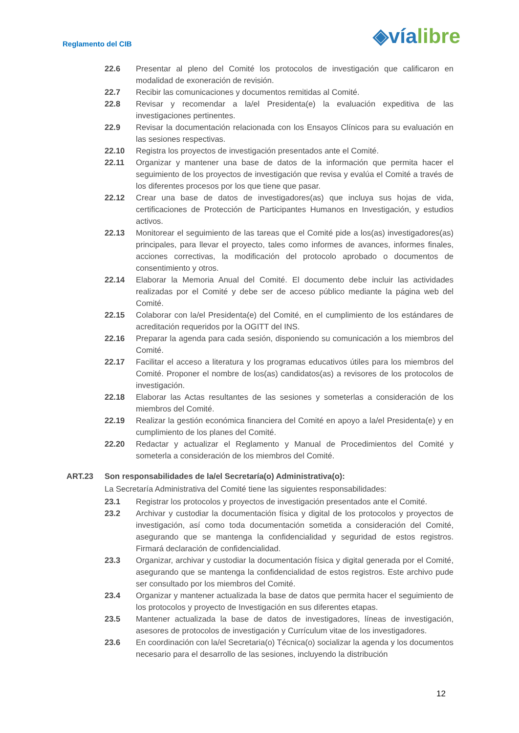Reglamento del CIB
◈víalibre
22.6 Presentar al pleno del Comité los protocolos de investigación que calificaron en modalidad de exoneración de revisión.
22.7 Recibir las comunicaciones y documentos remitidas al Comité.
22.8 Revisar y recomendar a la/el Presidenta(e) la evaluación expeditiva de las investigaciones pertinentes.
22.9 Revisar la documentación relacionada con los Ensayos Clínicos para su evaluación en las sesiones respectivas.
22.10 Registra los proyectos de investigación presentados ante el Comité.
22.11 Organizar y mantener una base de datos de la información que permita hacer el seguimiento de los proyectos de investigación que revisa y evalúa el Comité a través de los diferentes procesos por los que tiene que pasar.
22.12 Crear una base de datos de investigadores(as) que incluya sus hojas de vida, certificaciones de Protección de Participantes Humanos en Investigación, y estudios activos.
22.13 Monitorear el seguimiento de las tareas que el Comité pide a los(as) investigadores(as) principales, para llevar el proyecto, tales como informes de avances, informes finales, acciones correctivas, la modificación del protocolo aprobado o documentos de consentimiento y otros.
22.14 Elaborar la Memoria Anual del Comité. El documento debe incluir las actividades realizadas por el Comité y debe ser de acceso público mediante la página web del Comité.
22.15 Colaborar con la/el Presidenta(e) del Comité, en el cumplimiento de los estándares de acreditación requeridos por la OGITT del INS.
22.16 Preparar la agenda para cada sesión, disponiendo su comunicación a los miembros del Comité.
22.17 Facilitar el acceso a literatura y los programas educativos útiles para los miembros del Comité. Proponer el nombre de los(as) candidatos(as) a revisores de los protocolos de investigación.
22.18 Elaborar las Actas resultantes de las sesiones y someterlas a consideración de los miembros del Comité.
22.19 Realizar la gestión económica financiera del Comité en apoyo a la/el Presidenta(e) y en cumplimiento de los planes del Comité.
22.20 Redactar y actualizar el Reglamento y Manual de Procedimientos del Comité y someterla a consideración de los miembros del Comité.
ART.23 Son responsabilidades de la/el Secretaría(o) Administrativa(o):
La Secretaría Administrativa del Comité tiene las siguientes responsabilidades:
23.1 Registrar los protocolos y proyectos de investigación presentados ante el Comité.
23.2 Archivar y custodiar la documentación física y digital de los protocolos y proyectos de investigación, así como toda documentación sometida a consideración del Comité, asegurando que se mantenga la confidencialidad y seguridad de estos registros. Firmará declaración de confidencialidad.
23.3 Organizar, archivar y custodiar la documentación física y digital generada por el Comité, asegurando que se mantenga la confidencialidad de estos registros. Este archivo pude ser consultado por los miembros del Comité.
23.4 Organizar y mantener actualizada la base de datos que permita hacer el seguimiento de los protocolos y proyecto de Investigación en sus diferentes etapas.
23.5 Mantener actualizada la base de datos de investigadores, líneas de investigación, asesores de protocolos de investigación y Currículum vitae de los investigadores.
23.6 En coordinación con la/el Secretaria(o) Técnica(o) socializar la agenda y los documentos necesario para el desarrollo de las sesiones, incluyendo la distribución
12